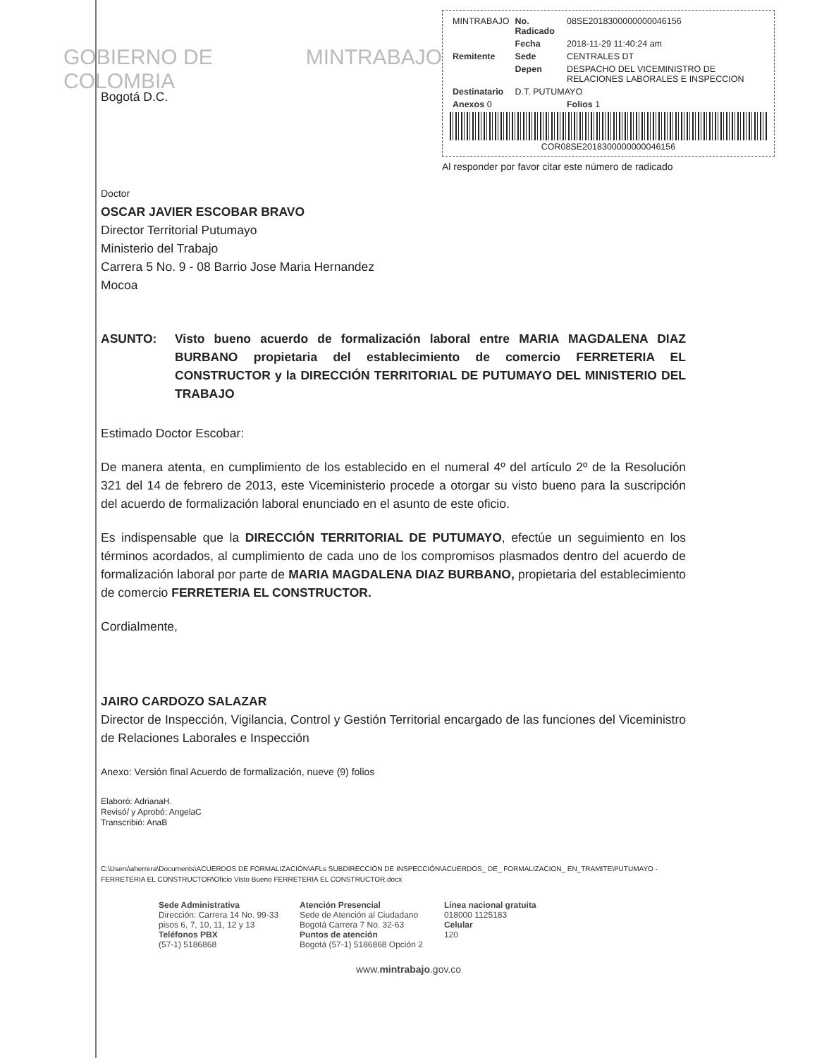GOBIERNO DE COLOMBIA MINTRABAJO
| MINTRABAJO | No. Radicado | 08SE2018300000000046156 |
| | Fecha | 2018-11-29 11:40:24 am |
| Remitente | Sede | CENTRALES DT |
| | Depen | DESPACHO DEL VICEMINISTRO DE RELACIONES LABORALES E INSPECCION |
| Destinatario | D.T. PUTUMAYO | |
| Anexos 0 | | Folios 1 |
COR08SE2018300000000046156
Al responder por favor citar este número de radicado
Bogotá D.C.
Doctor
OSCAR JAVIER ESCOBAR BRAVO
Director Territorial Putumayo
Ministerio del Trabajo
Carrera 5 No. 9 - 08 Barrio Jose Maria Hernandez
Mocoa
ASUNTO: Visto bueno acuerdo de formalización laboral entre MARIA MAGDALENA DIAZ BURBANO propietaria del establecimiento de comercio FERRETERIA EL CONSTRUCTOR y la DIRECCIÓN TERRITORIAL DE PUTUMAYO DEL MINISTERIO DEL TRABAJO
Estimado Doctor Escobar:
De manera atenta, en cumplimiento de los establecido en el numeral 4º del artículo 2º de la Resolución 321 del 14 de febrero de 2013, este Viceministerio procede a otorgar su visto bueno para la suscripción del acuerdo de formalización laboral enunciado en el asunto de este oficio.
Es indispensable que la DIRECCIÓN TERRITORIAL DE PUTUMAYO, efectúe un seguimiento en los términos acordados, al cumplimiento de cada uno de los compromisos plasmados dentro del acuerdo de formalización laboral por parte de MARIA MAGDALENA DIAZ BURBANO, propietaria del establecimiento de comercio FERRETERIA EL CONSTRUCTOR.
Cordialmente,
JAIRO CARDOZO SALAZAR
Director de Inspección, Vigilancia, Control y Gestión Territorial encargado de las funciones del Viceministro de Relaciones Laborales e Inspección
Anexo: Versión final Acuerdo de formalización, nueve (9) folios
Elaboró: AdrianaH.
Revisó/ y Aprobó: AngelaC
Transcribió: AnaB
C:\Users\aherrera\Documents\ACUERDOS DE FORMALIZACIÓN\AFLs SUBDIRECCIÓN DE INSPECCIÓN\ACUERDOS_ DE_ FORMALIZACION_ EN_TRAMITE\PUTUMAYO - FERRETERIA EL CONSTRUCTOR\Oficio Visto Bueno FERRETERIA EL CONSTRUCTOR.docx
Sede Administrativa
Dirección: Carrera 14 No. 99-33
pisos 6, 7, 10, 11, 12 y 13
Teléfonos PBX
(57-1) 5186868
Atención Presencial
Sede de Atención al Ciudadano
Bogotá Carrera 7 No. 32-63
Puntos de atención
Bogotá (57-1) 5186868 Opción 2
Línea nacional gratuita
018000 1125183
Celular
120
www.mintrabajo.gov.co